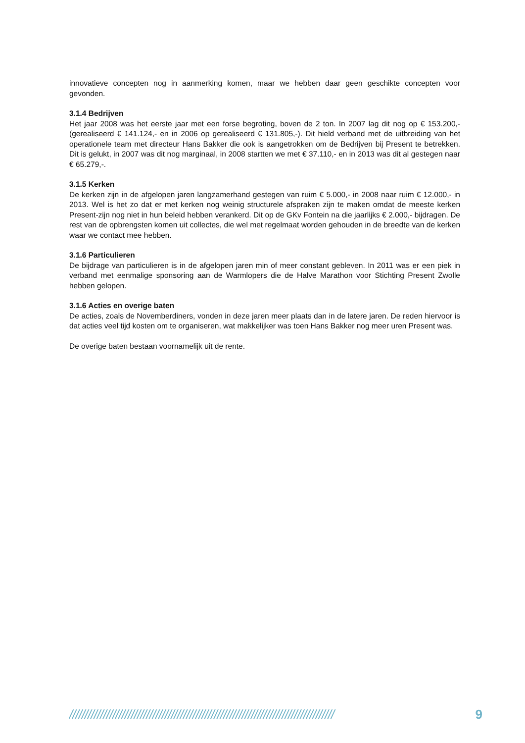innovatieve concepten nog in aanmerking komen, maar we hebben daar geen geschikte concepten voor gevonden.
3.1.4 Bedrijven
Het jaar 2008 was het eerste jaar met een forse begroting, boven de 2 ton. In 2007 lag dit nog op € 153.200,- (gerealiseerd € 141.124,- en in 2006 op gerealiseerd € 131.805,-). Dit hield verband met de uitbreiding van het operationele team met directeur Hans Bakker die ook is aangetrokken om de Bedrijven bij Present te betrekken. Dit is gelukt, in 2007 was dit nog marginaal, in 2008 startten we met € 37.110,- en in 2013 was dit al gestegen naar € 65.279,-.
3.1.5 Kerken
De kerken zijn in de afgelopen jaren langzamerhand gestegen van ruim € 5.000,- in 2008 naar ruim € 12.000,- in 2013. Wel is het zo dat er met kerken nog weinig structurele afspraken zijn te maken omdat de meeste kerken Present-zijn nog niet in hun beleid hebben verankerd. Dit op de GKv Fontein na die jaarlijks € 2.000,- bijdragen. De rest van de opbrengsten komen uit collectes, die wel met regelmaat worden gehouden in de breedte van de kerken waar we contact mee hebben.
3.1.6 Particulieren
De bijdrage van particulieren is in de afgelopen jaren min of meer constant gebleven. In 2011 was er een piek in verband met eenmalige sponsoring aan de Warmlopers die de Halve Marathon voor Stichting Present Zwolle hebben gelopen.
3.1.6 Acties en overige baten
De acties, zoals de Novemberdiners, vonden in deze jaren meer plaats dan in de latere jaren. De reden hiervoor is dat acties veel tijd kosten om te organiseren, wat makkelijker was toen Hans Bakker nog meer uren Present was.
De overige baten bestaan voornamelijk uit de rente.
////////////////////////////////////////////////////////////////////////////////////// 9